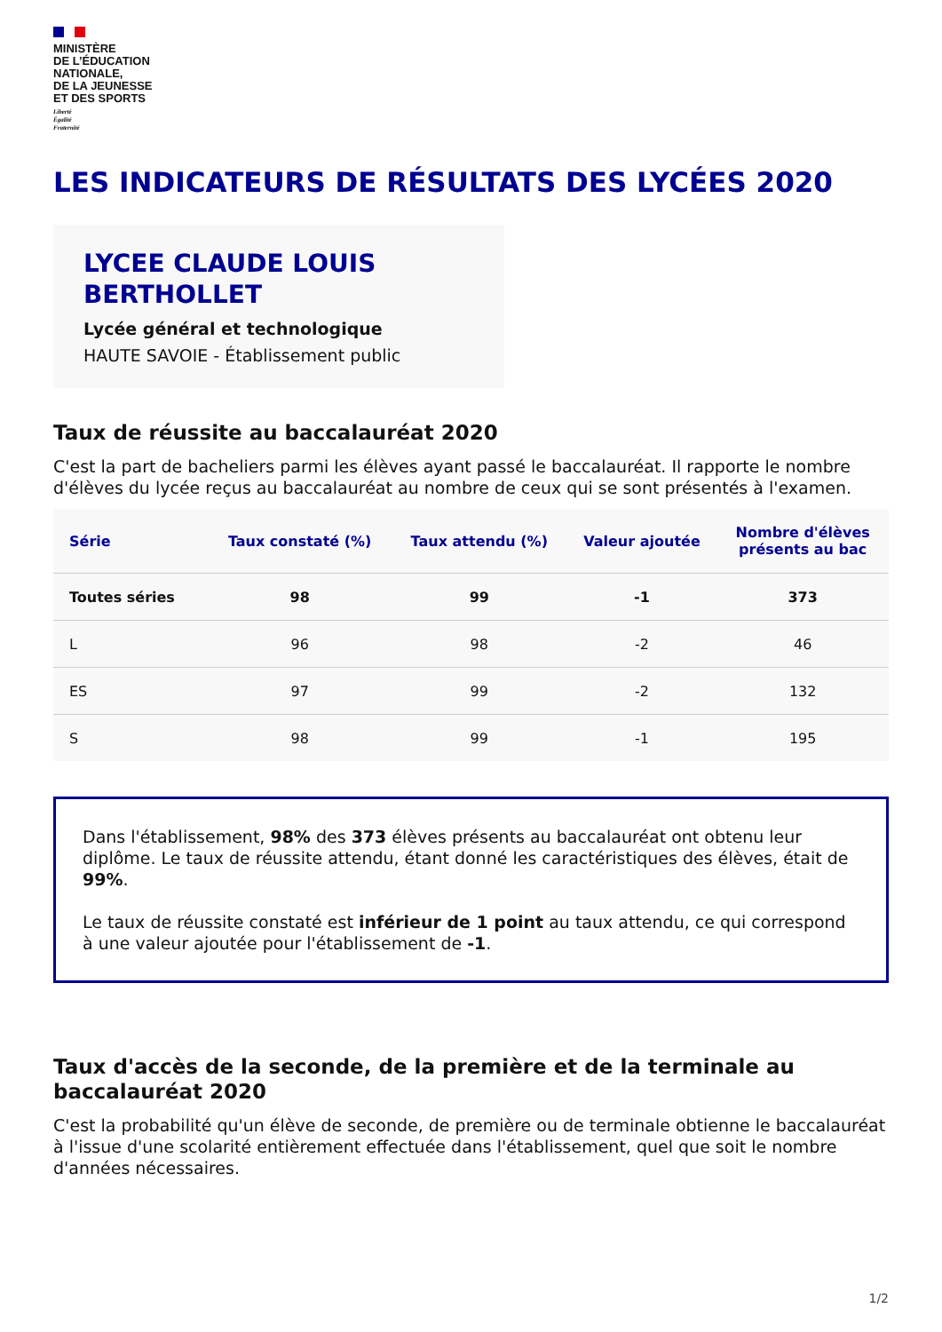MINISTÈRE
DE L’ÉDUCATION
NATIONALE,
DE LA JEUNESSE
ET DES SPORTS
Liberté
Égalité
Fraternité
LES INDICATEURS DE RÉSULTATS DES LYCÉES 2020
LYCEE CLAUDE LOUIS BERTHOLLET
Lycée général et technologique
HAUTE SAVOIE - Établissement public
Taux de réussite au baccalauréat 2020
C'est la part de bacheliers parmi les élèves ayant passé le baccalauréat. Il rapporte le nombre d'élèves du lycée reçus au baccalauréat au nombre de ceux qui se sont présentés à l'examen.
| Série | Taux constaté (%) | Taux attendu (%) | Valeur ajoutée | Nombre d'élèves présents au bac |
| --- | --- | --- | --- | --- |
| Toutes séries | 98 | 99 | -1 | 373 |
| L | 96 | 98 | -2 | 46 |
| ES | 97 | 99 | -2 | 132 |
| S | 98 | 99 | -1 | 195 |
Dans l'établissement, 98% des 373 élèves présents au baccalauréat ont obtenu leur diplôme. Le taux de réussite attendu, étant donné les caractéristiques des élèves, était de 99%.
Le taux de réussite constaté est inférieur de 1 point au taux attendu, ce qui correspond à une valeur ajoutée pour l'établissement de -1.
Taux d'accès de la seconde, de la première et de la terminale au baccalauréat 2020
C'est la probabilité qu'un élève de seconde, de première ou de terminale obtienne le baccalauréat à l'issue d'une scolarité entièrement effectuée dans l'établissement, quel que soit le nombre d'années nécessaires.
1/2